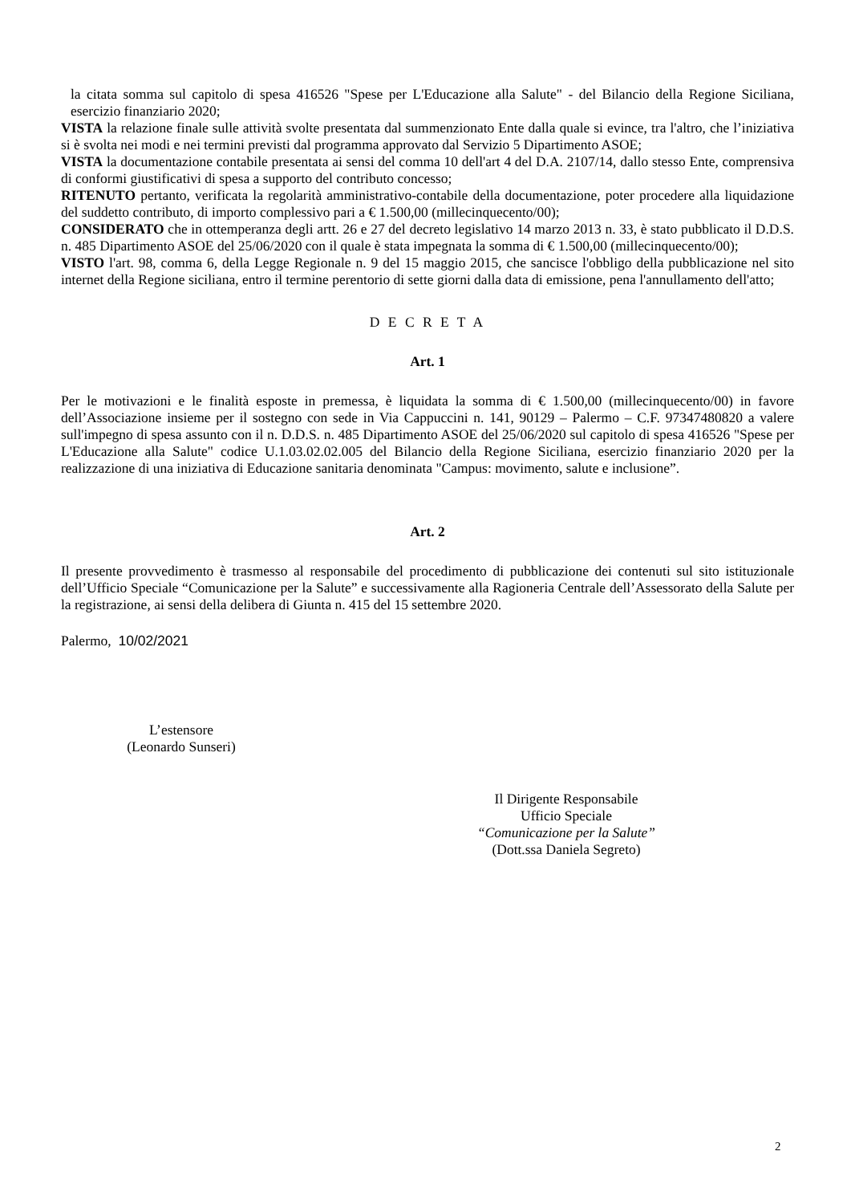la citata somma sul capitolo di spesa 416526 "Spese per L'Educazione alla Salute" - del Bilancio della Regione Siciliana, esercizio finanziario 2020;
VISTA la relazione finale sulle attività svolte presentata dal summenzionato Ente dalla quale si evince, tra l'altro, che l’iniziativa si è svolta nei modi e nei termini previsti dal programma approvato dal Servizio 5 Dipartimento ASOE;
VISTA la documentazione contabile presentata ai sensi del comma 10 dell'art 4 del D.A. 2107/14, dallo stesso Ente, comprensiva di conformi giustificativi di spesa a supporto del contributo concesso;
RITENUTO pertanto, verificata la regolarità amministrativo-contabile della documentazione, poter procedere alla liquidazione del suddetto contributo, di importo complessivo pari a € 1.500,00 (millecinquecento/00);
CONSIDERATO che in ottemperanza degli artt. 26 e 27 del decreto legislativo 14 marzo 2013 n. 33, è stato pubblicato il D.D.S. n. 485 Dipartimento ASOE del 25/06/2020 con il quale è stata impegnata la somma di € 1.500,00 (millecinquecento/00);
VISTO l'art. 98, comma 6, della Legge Regionale n. 9 del 15 maggio 2015, che sancisce l'obbligo della pubblicazione nel sito internet della Regione siciliana, entro il termine perentorio di sette giorni dalla data di emissione, pena l'annullamento dell'atto;
D E C R E T A
Art. 1
Per le motivazioni e le finalità esposte in premessa, è liquidata la somma di € 1.500,00 (millecinquecento/00) in favore dell’Associazione insieme per il sostegno con sede in Via Cappuccini n. 141, 90129 – Palermo – C.F. 97347480820 a valere sull'impegno di spesa assunto con il n. D.D.S. n. 485 Dipartimento ASOE del 25/06/2020 sul capitolo di spesa 416526 "Spese per L'Educazione alla Salute" codice U.1.03.02.02.005 del Bilancio della Regione Siciliana, esercizio finanziario 2020 per la realizzazione di una iniziativa di Educazione sanitaria denominata "Campus: movimento, salute e inclusione”.
Art. 2
Il presente provvedimento è trasmesso al responsabile del procedimento di pubblicazione dei contenuti sul sito istituzionale dell’Ufficio Speciale “Comunicazione per la Salute” e successivamente alla Ragioneria Centrale dell’Assessorato della Salute per la registrazione, ai sensi della delibera di Giunta n. 415 del 15 settembre 2020.
Palermo, 10/02/2021
L’estensore
(Leonardo Sunseri)
Il Dirigente Responsabile
Ufficio Speciale
“Comunicazione per la Salute”
(Dott.ssa Daniela Segreto)
2